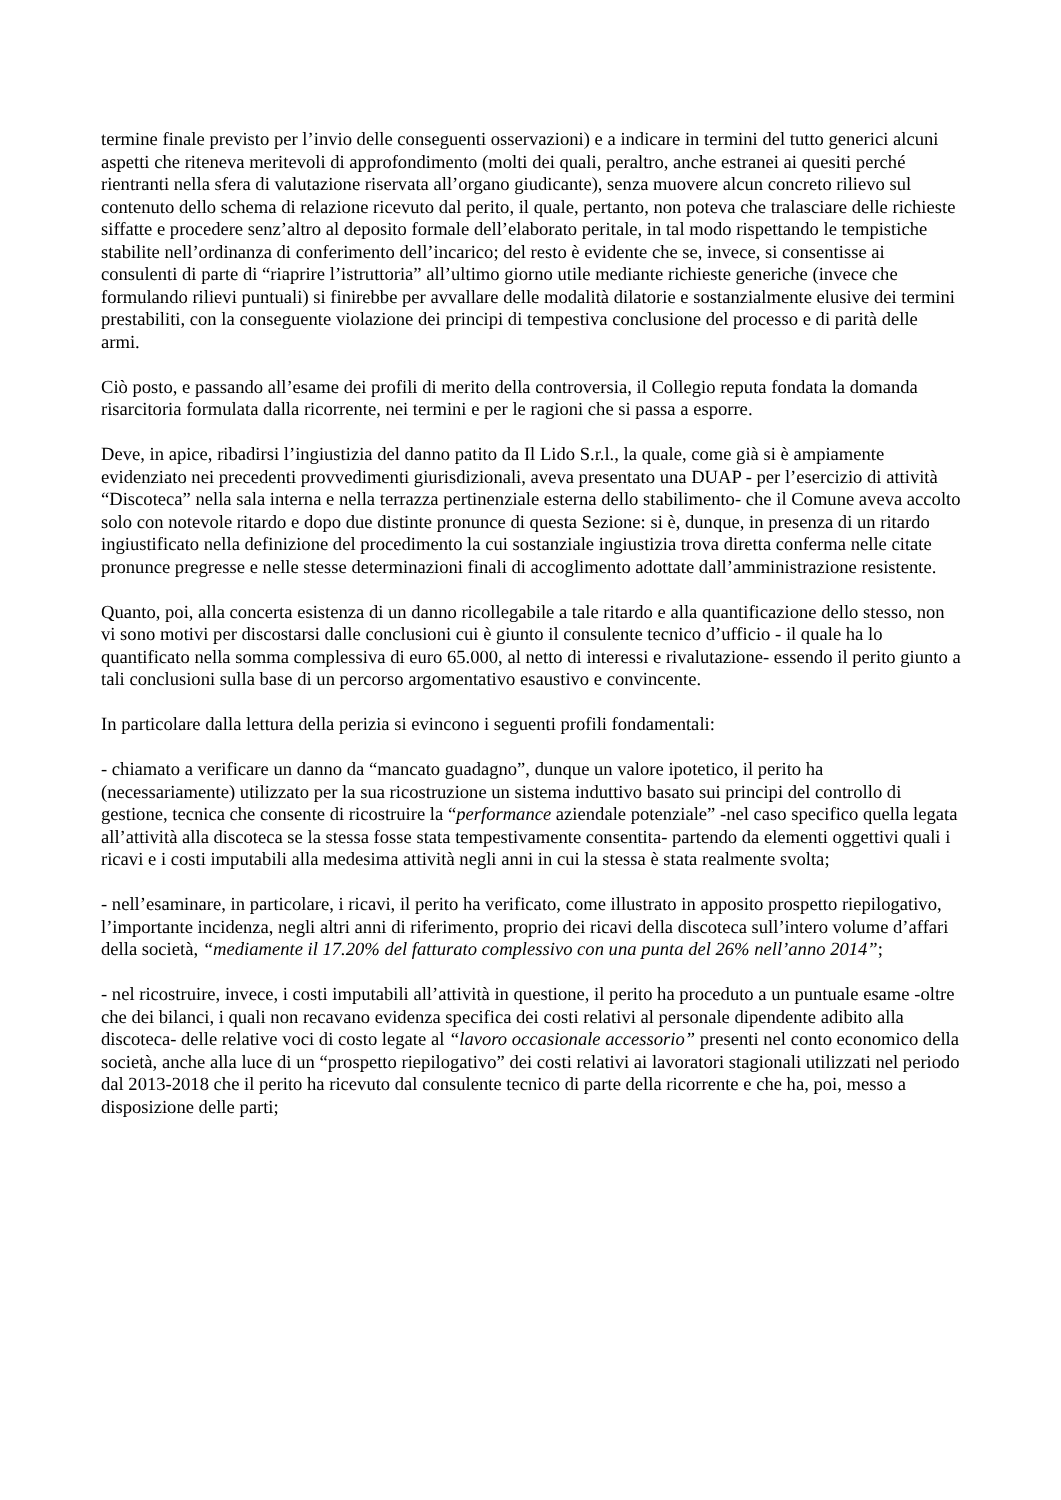termine finale previsto per l’invio delle conseguenti osservazioni) e a indicare in termini del tutto generici alcuni aspetti che riteneva meritevoli di approfondimento (molti dei quali, peraltro, anche estranei ai quesiti perché rientranti nella sfera di valutazione riservata all’organo giudicante), senza muovere alcun concreto rilievo sul contenuto dello schema di relazione ricevuto dal perito, il quale, pertanto, non poteva che tralasciare delle richieste siffatte e procedere senz’altro al deposito formale dell’elaborato peritale, in tal modo rispettando le tempistiche stabilite nell’ordinanza di conferimento dell’incarico; del resto è evidente che se, invece, si consentisse ai consulenti di parte di “riaprire l’istruttoria” all’ultimo giorno utile mediante richieste generiche (invece che formulando rilievi puntuali) si finirebbe per avvallare delle modalità dilatorie e sostanzialmente elusive dei termini prestabiliti, con la conseguente violazione dei principi di tempestiva conclusione del processo e di parità delle armi.
Ciò posto, e passando all’esame dei profili di merito della controversia, il Collegio reputa fondata la domanda risarcitoria formulata dalla ricorrente, nei termini e per le ragioni che si passa a esporre.
Deve, in apice, ribadirsi l’ingiustizia del danno patito da Il Lido S.r.l., la quale, come già si è ampiamente evidenziato nei precedenti provvedimenti giurisdizionali, aveva presentato una DUAP - per l’esercizio di attività “Discoteca” nella sala interna e nella terrazza pertinenziale esterna dello stabilimento- che il Comune aveva accolto solo con notevole ritardo e dopo due distinte pronunce di questa Sezione: si è, dunque, in presenza di un ritardo ingiustificato nella definizione del procedimento la cui sostanziale ingiustizia trova diretta conferma nelle citate pronunce pregresse e nelle stesse determinazioni finali di accoglimento adottate dall’amministrazione resistente.
Quanto, poi, alla concerta esistenza di un danno ricollegabile a tale ritardo e alla quantificazione dello stesso, non vi sono motivi per discostarsi dalle conclusioni cui è giunto il consulente tecnico d’ufficio - il quale ha lo quantificato nella somma complessiva di euro 65.000, al netto di interessi e rivalutazione- essendo il perito giunto a tali conclusioni sulla base di un percorso argomentativo esaustivo e convincente.
In particolare dalla lettura della perizia si evincono i seguenti profili fondamentali:
- chiamato a verificare un danno da “mancato guadagno”, dunque un valore ipotetico, il perito ha (necessariamente) utilizzato per la sua ricostruzione un sistema induttivo basato sui principi del controllo di gestione, tecnica che consente di ricostruire la “performance aziendale potenziale” -nel caso specifico quella legata all’attività alla discoteca se la stessa fosse stata tempestivamente consentita- partendo da elementi oggettivi quali i ricavi e i costi imputabili alla medesima attività negli anni in cui la stessa è stata realmente svolta;
- nell’esaminare, in particolare, i ricavi, il perito ha verificato, come illustrato in apposito prospetto riepilogativo, l’importante incidenza, negli altri anni di riferimento, proprio dei ricavi della discoteca sull’intero volume d’affari della società, “mediamente il 17.20% del fatturato complessivo con una punta del 26% nell’anno 2014”;
- nel ricostruire, invece, i costi imputabili all’attività in questione, il perito ha proceduto a un puntuale esame -oltre che dei bilanci, i quali non recavano evidenza specifica dei costi relativi al personale dipendente adibito alla discoteca- delle relative voci di costo legate al “lavoro occasionale accessorio” presenti nel conto economico della società, anche alla luce di un “prospetto riepilogativo” dei costi relativi ai lavoratori stagionali utilizzati nel periodo dal 2013-2018 che il perito ha ricevuto dal consulente tecnico di parte della ricorrente e che ha, poi, messo a disposizione delle parti;